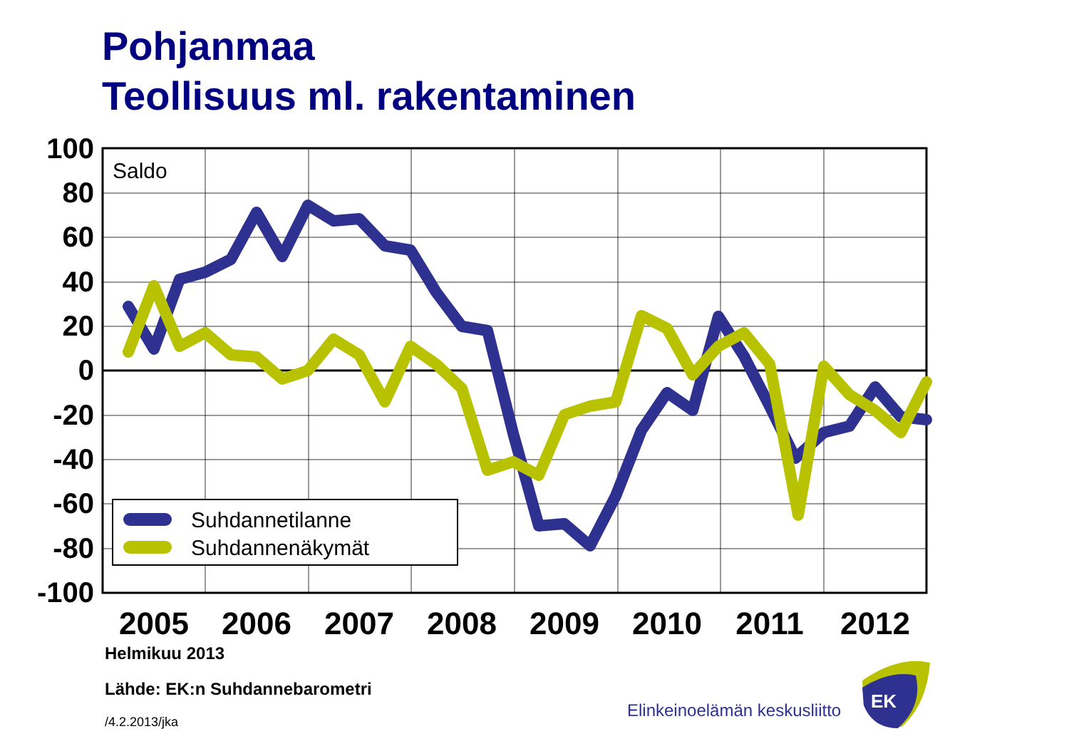Pohjanmaa
Teollisuus ml. rakentaminen
100
80
60
40
20
0
-20
-40
-60
-80
-100
2005
2006
2007
2008
2009
2010
2011
2012
Saldo
Suhdannetilanne
Suhdannenäkymät
EK
Helmikuu 2013
Lähde: EK:n Suhdannebarometri
/4.2.2013/jka
Elinkeinoelämän keskusliitto